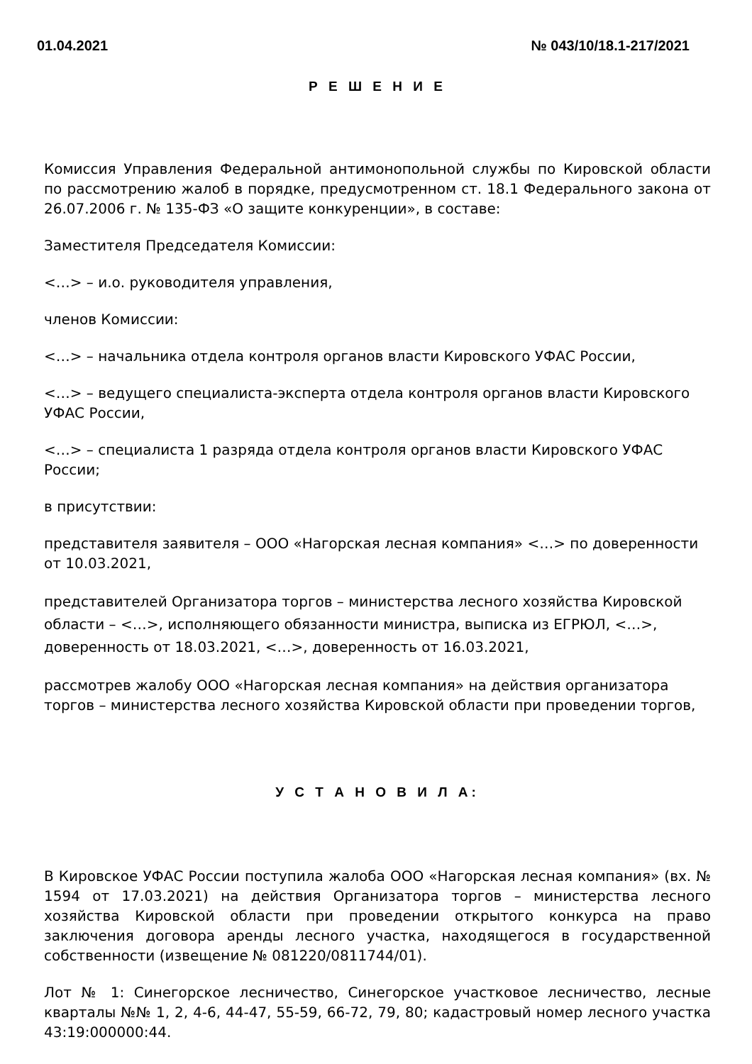01.04.2021 № 043/10/18.1-217/2021
Р Е Ш Е Н И Е
Комиссия Управления Федеральной антимонопольной службы по Кировской области по рассмотрению жалоб в порядке, предусмотренном ст. 18.1 Федерального закона от 26.07.2006 г. № 135-ФЗ «О защите конкуренции», в составе:
Заместителя Председателя Комиссии:
<…> – и.о. руководителя управления,
членов Комиссии:
<…> – начальника отдела контроля органов власти Кировского УФАС России,
<…> – ведущего специалиста-эксперта отдела контроля органов власти Кировского УФАС России,
<…> – специалиста 1 разряда отдела контроля органов власти Кировского УФАС России;
в присутствии:
представителя заявителя – ООО «Нагорская лесная компания» <…> по доверенности от 10.03.2021,
представителей Организатора торгов – министерства лесного хозяйства Кировской области – <…>, исполняющего обязанности министра, выписка из ЕГРЮЛ, <…>, доверенность от 18.03.2021, <…>, доверенность от 16.03.2021,
рассмотрев жалобу ООО «Нагорская лесная компания» на действия организатора торгов – министерства лесного хозяйства Кировской области при проведении торгов,
У С Т А Н О В И Л А:
В Кировское УФАС России поступила жалоба ООО «Нагорская лесная компания» (вх. № 1594 от 17.03.2021) на действия Организатора торгов – министерства лесного хозяйства Кировской области при проведении открытого конкурса на право заключения договора аренды лесного участка, находящегося в государственной собственности (извещение № 081220/0811744/01).
Лот № 1: Синегорское лесничество, Синегорское участковое лесничество, лесные кварталы №№ 1, 2, 4-6, 44-47, 55-59, 66-72, 79, 80; кадастровый номер лесного участка 43:19:000000:44.